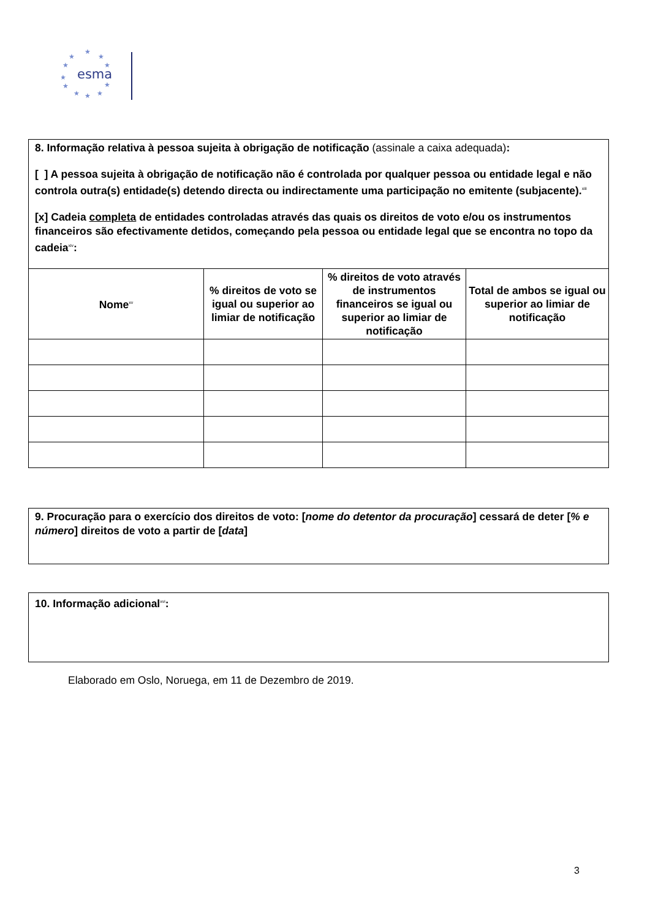★
★
★
★
★
★
★
★
★
★
★
esma
8. Informação relativa à pessoa sujeita à obrigação de notificação (assinale a caixa adequada):
[ ] A pessoa sujeita à obrigação de notificação não é controlada por qualquer pessoa ou entidade legal e não controla outra(s) entidade(s) detendo directa ou indirectamente uma participação no emitente (subjacente).<sup>xiii</sup>
[x] Cadeia completa de entidades controladas através das quais os direitos de voto e/ou os instrumentos financeiros são efectivamente detidos, começando pela pessoa ou entidade legal que se encontra no topo da cadeia<sup>xiv</sup>:
| Nome<sup>xv</sup> | % direitos de voto se igual ou superior ao limiar de notificação | % direitos de voto através de instrumentos financeiros se igual ou superior ao limiar de notificação | Total de ambos se igual ou superior ao limiar de notificação |
| --- | --- | --- | --- |
9. Procuração para o exercício dos direitos de voto: [nome do detentor da procuração] cessará de deter [% e número] direitos de voto a partir de [data]
10. Informação adicional<sup>xvi</sup>:
Elaborado em Oslo, Noruega, em 11 de Dezembro de 2019.
3